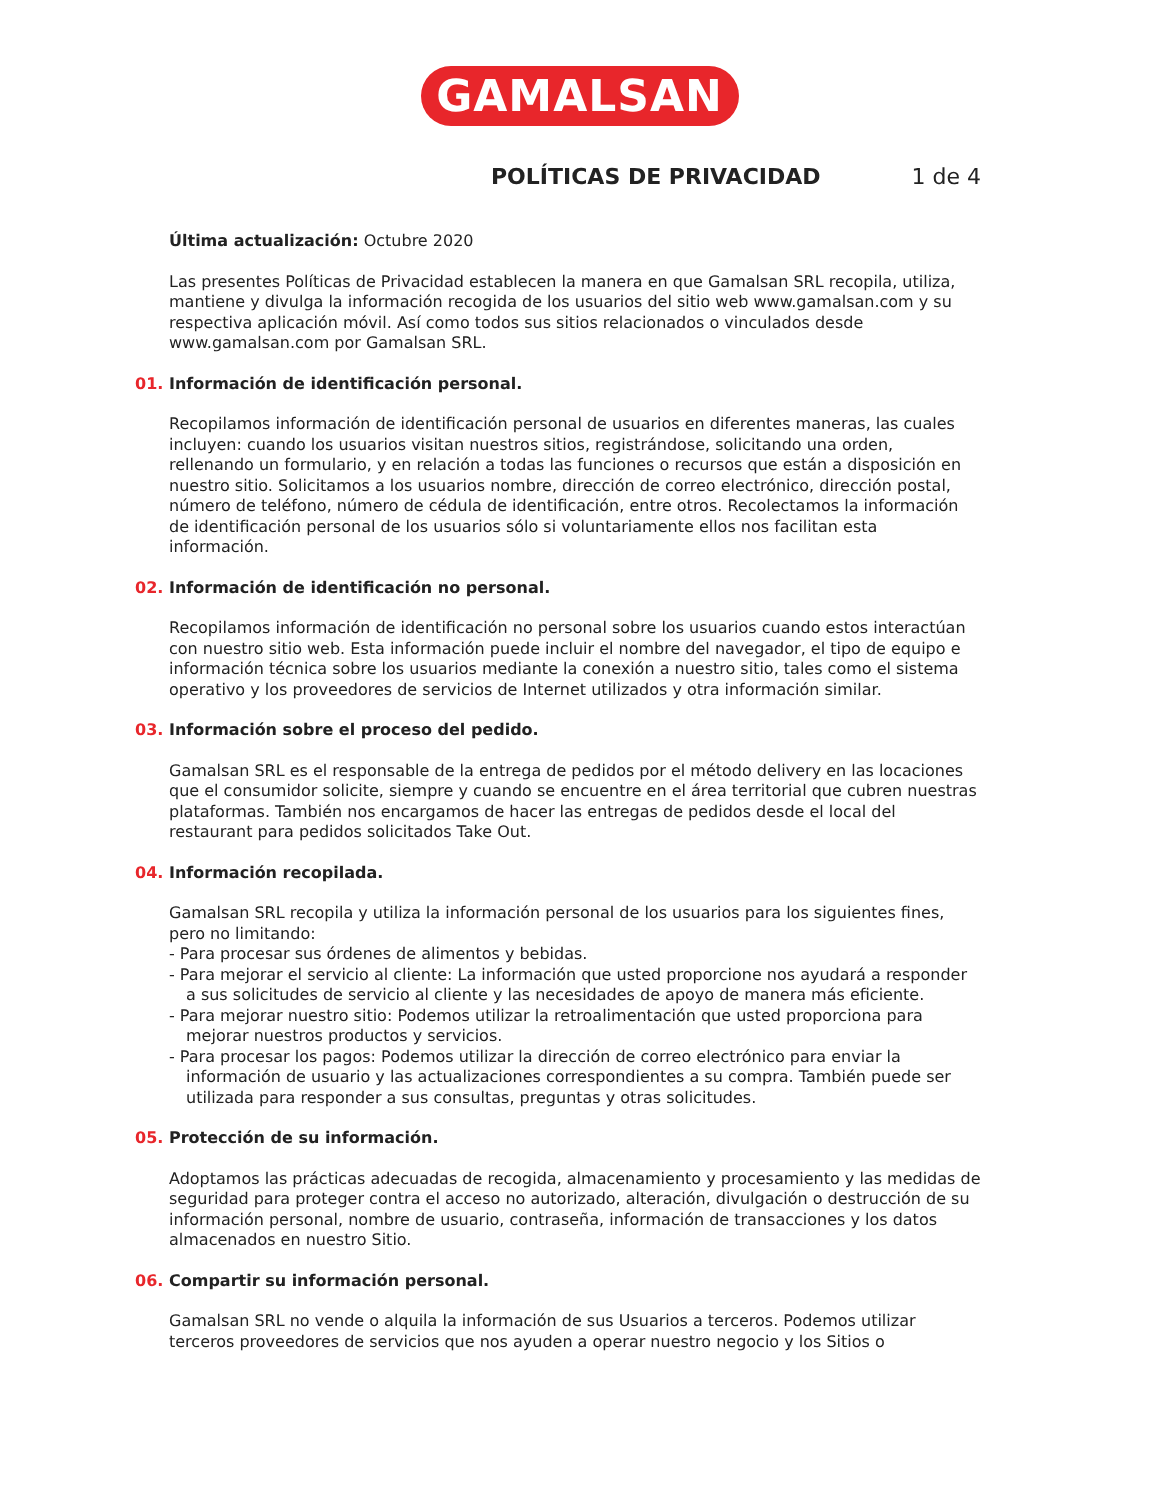GAMALSAN
POLÍTICAS DE PRIVACIDAD 1 de 4
Última actualización: Octubre 2020
Las presentes Políticas de Privacidad establecen la manera en que Gamalsan SRL recopila, utiliza, mantiene y divulga la información recogida de los usuarios del sitio web www.gamalsan.com y su respectiva aplicación móvil. Así como todos sus sitios relacionados o vinculados desde www.gamalsan.com por Gamalsan SRL.
01. Información de identificación personal.
Recopilamos información de identificación personal de usuarios en diferentes maneras, las cuales incluyen: cuando los usuarios visitan nuestros sitios, registrándose, solicitando una orden, rellenando un formulario, y en relación a todas las funciones o recursos que están a disposición en nuestro sitio. Solicitamos a los usuarios nombre, dirección de correo electrónico, dirección postal, número de teléfono, número de cédula de identificación, entre otros. Recolectamos la información de identificación personal de los usuarios sólo si voluntariamente ellos nos facilitan esta información.
02. Información de identificación no personal.
Recopilamos información de identificación no personal sobre los usuarios cuando estos interactúan con nuestro sitio web. Esta información puede incluir el nombre del navegador, el tipo de equipo e información técnica sobre los usuarios mediante la conexión a nuestro sitio, tales como el sistema operativo y los proveedores de servicios de Internet utilizados y otra información similar.
03. Información sobre el proceso del pedido.
Gamalsan SRL es el responsable de la entrega de pedidos por el método delivery en las locaciones que el consumidor solicite, siempre y cuando se encuentre en el área territorial que cubren nuestras plataformas. También nos encargamos de hacer las entregas de pedidos desde el local del restaurant para pedidos solicitados Take Out.
04. Información recopilada.
Gamalsan SRL recopila y utiliza la información personal de los usuarios para los siguientes fines, pero no limitando:
- Para procesar sus órdenes de alimentos y bebidas.
- Para mejorar el servicio al cliente: La información que usted proporcione nos ayudará a responder a sus solicitudes de servicio al cliente y las necesidades de apoyo de manera más eficiente.
- Para mejorar nuestro sitio: Podemos utilizar la retroalimentación que usted proporciona para mejorar nuestros productos y servicios.
- Para procesar los pagos: Podemos utilizar la dirección de correo electrónico para enviar la información de usuario y las actualizaciones correspondientes a su compra. También puede ser utilizada para responder a sus consultas, preguntas y otras solicitudes.
05. Protección de su información.
Adoptamos las prácticas adecuadas de recogida, almacenamiento y procesamiento y las medidas de seguridad para proteger contra el acceso no autorizado, alteración, divulgación o destrucción de su información personal, nombre de usuario, contraseña, información de transacciones y los datos almacenados en nuestro Sitio.
06. Compartir su información personal.
Gamalsan SRL no vende o alquila la información de sus Usuarios a terceros. Podemos utilizar terceros proveedores de servicios que nos ayuden a operar nuestro negocio y los Sitios o